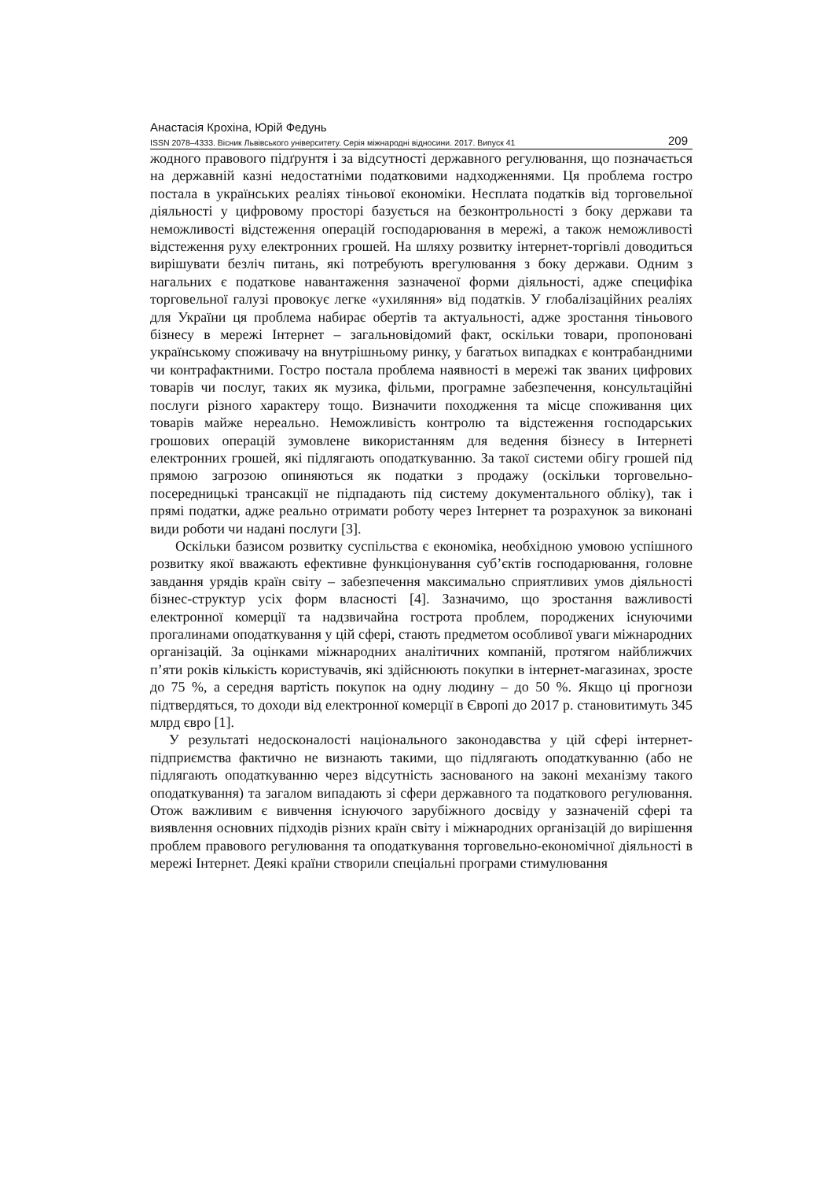Анастасія Крохіна, Юрій Федунь
ISSN 2078–4333. Вісник Львівського університету. Серія міжнародні відносини. 2017. Випуск 41 209
жодного правового підґрунтя і за відсутності державного регулювання, що позначається на державній казні недостатніми податковими надходженнями. Ця проблема гостро постала в українських реаліях тіньової економіки. Несплата податків від торговельної діяльності у цифровому просторі базується на безконтрольності з боку держави та неможливості відстеження операцій господарювання в мережі, а також неможливості відстеження руху електронних грошей. На шляху розвитку інтернет-торгівлі доводиться вирішувати безліч питань, які потребують врегулювання з боку держави. Одним з нагальних є податкове навантаження зазначеної форми діяльності, адже специфіка торговельної галузі провокує легке «ухиляння» від податків. У глобалізаційних реаліях для України ця проблема набирає обертів та актуальності, адже зростання тіньового бізнесу в мережі Інтернет – загальновідомий факт, оскільки товари, пропоновані українському споживачу на внутрішньому ринку, у багатьох випадках є контрабандними чи контрафактними. Гостро постала проблема наявності в мережі так званих цифрових товарів чи послуг, таких як музика, фільми, програмне забезпечення, консультаційні послуги різного характеру тощо. Визначити походження та місце споживання цих товарів майже нереально. Неможливість контролю та відстеження господарських грошових операцій зумовлене використанням для ведення бізнесу в Інтернеті електронних грошей, які підлягають оподаткуванню. За такої системи обігу грошей під прямою загрозою опиняються як податки з продажу (оскільки торговельно-посередницькі трансакції не підпадають під систему документального обліку), так і прямі податки, адже реально отримати роботу через Інтернет та розрахунок за виконані види роботи чи надані послуги [3].
Оскільки базисом розвитку суспільства є економіка, необхідною умовою успішного розвитку якої вважають ефективне функціонування суб’єктів господарювання, головне завдання урядів країн світу – забезпечення максимально сприятливих умов діяльності бізнес-структур усіх форм власності [4]. Зазначимо, що зростання важливості електронної комерції та надзвичайна гострота проблем, породжених існуючими прогалинами оподаткування у цій сфері, стають предметом особливої уваги міжнародних організацій. За оцінками міжнародних аналітичних компаній, протягом найближчих п’яти років кількість користувачів, які здійснюють покупки в інтернет-магазинах, зросте до 75 %, а середня вартість покупок на одну людину – до 50 %. Якщо ці прогнози підтвердяться, то доходи від електронної комерції в Європі до 2017 р. становитимуть 345 млрд євро [1].
У результаті недосконалості національного законодавства у цій сфері інтернет-підприємства фактично не визнають такими, що підлягають оподаткуванню (або не підлягають оподаткуванню через відсутність заснованого на законі механізму такого оподаткування) та загалом випадають зі сфери державного та податкового регулювання. Отож важливим є вивчення існуючого зарубіжного досвіду у зазначеній сфері та виявлення основних підходів різних країн світу і міжнародних організацій до вирішення проблем правового регулювання та оподаткування торговельно-економічної діяльності в мережі Інтернет. Деякі країни створили спеціальні програми стимулювання